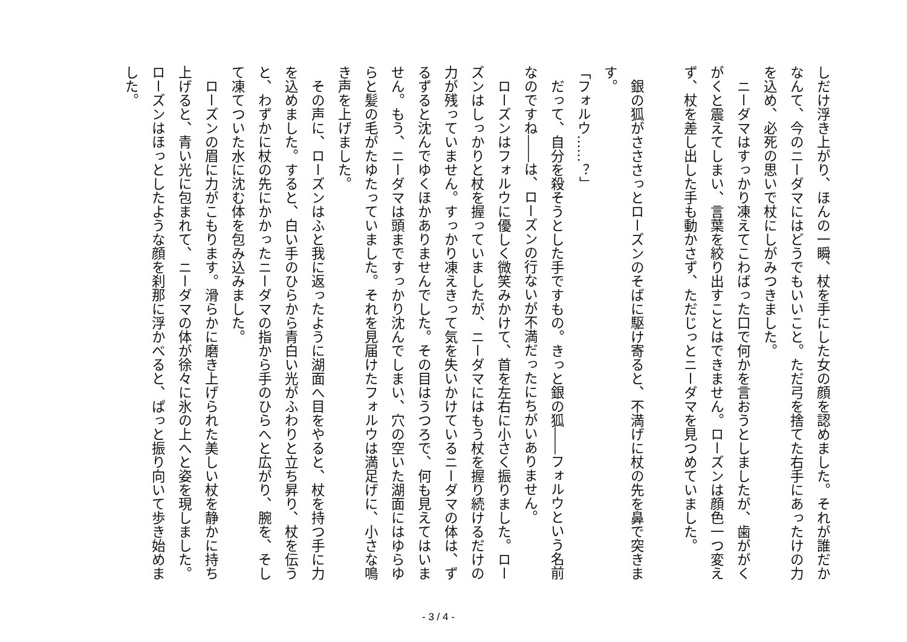しだけ浮き上がり、ほんの一瞬、杖を手にした女の顔を認めました。それが誰だかなんて、今のニーダマにはどうでもいいこと。ただ弓を捨てた右手にあったけの力を込め、必死の思いで杖にしがみつきました。
　ニーダマはすっかり凍えてこわばった口で何かを言おうとしましたが、歯ががくがくと震えてしまい、言葉を絞り出すことはできません。ローズンは顔色一つ変えず、杖を差し出した手も動かさず、ただじっとニーダマを見つめていました。
　銀の狐がさささっとローズンのそばに駆け寄ると、不満げに杖の先を鼻で突きます。
「フォルウ……？」
　だって、自分を殺そうとした手ですもの。きっと銀の狐――フォルウという名前なのですね――は、ローズンの行ないが不満だったにちがいありません。
　ローズンはフォルウに優しく微笑みかけて、首を左右に小さく振りました。ローズンはしっかりと杖を握っていましたが、ニーダマにはもう杖を握り続けるだけの力が残っていません。すっかり凍えきって気を失いかけているニーダマの体は、ずるずると沈んでゆくほかありませんでした。その目はうつろで、何も見えてはいません。もう、ニーダマは頭まですっかり沈んでしまい、穴の空いた湖面にはゆらゆらと髪の毛がたゆたっていました。それを見届けたフォルウは満足げに、小さな鳴き声を上げました。
　その声に、ローズンはふと我に返ったように湖面へ目をやると、杖を持つ手に力を込めました。すると、白い手のひらから青白い光がふわりと立ち昇り、杖を伝うと、わずかに杖の先にかかったニーダマの指から手のひらへと広がり、腕を、そして凍てついた水に沈む体を包み込みました。
　ローズンの眉に力がこもります。滑らかに磨き上げられた美しい杖を静かに持ち上げると、青い光に包まれて、ニーダマの体が徐々に氷の上へと姿を現しました。ローズンはほっとしたような顔を刹那に浮かべると、ぱっと振り向いて歩き始めました。
- 3 / 4 -